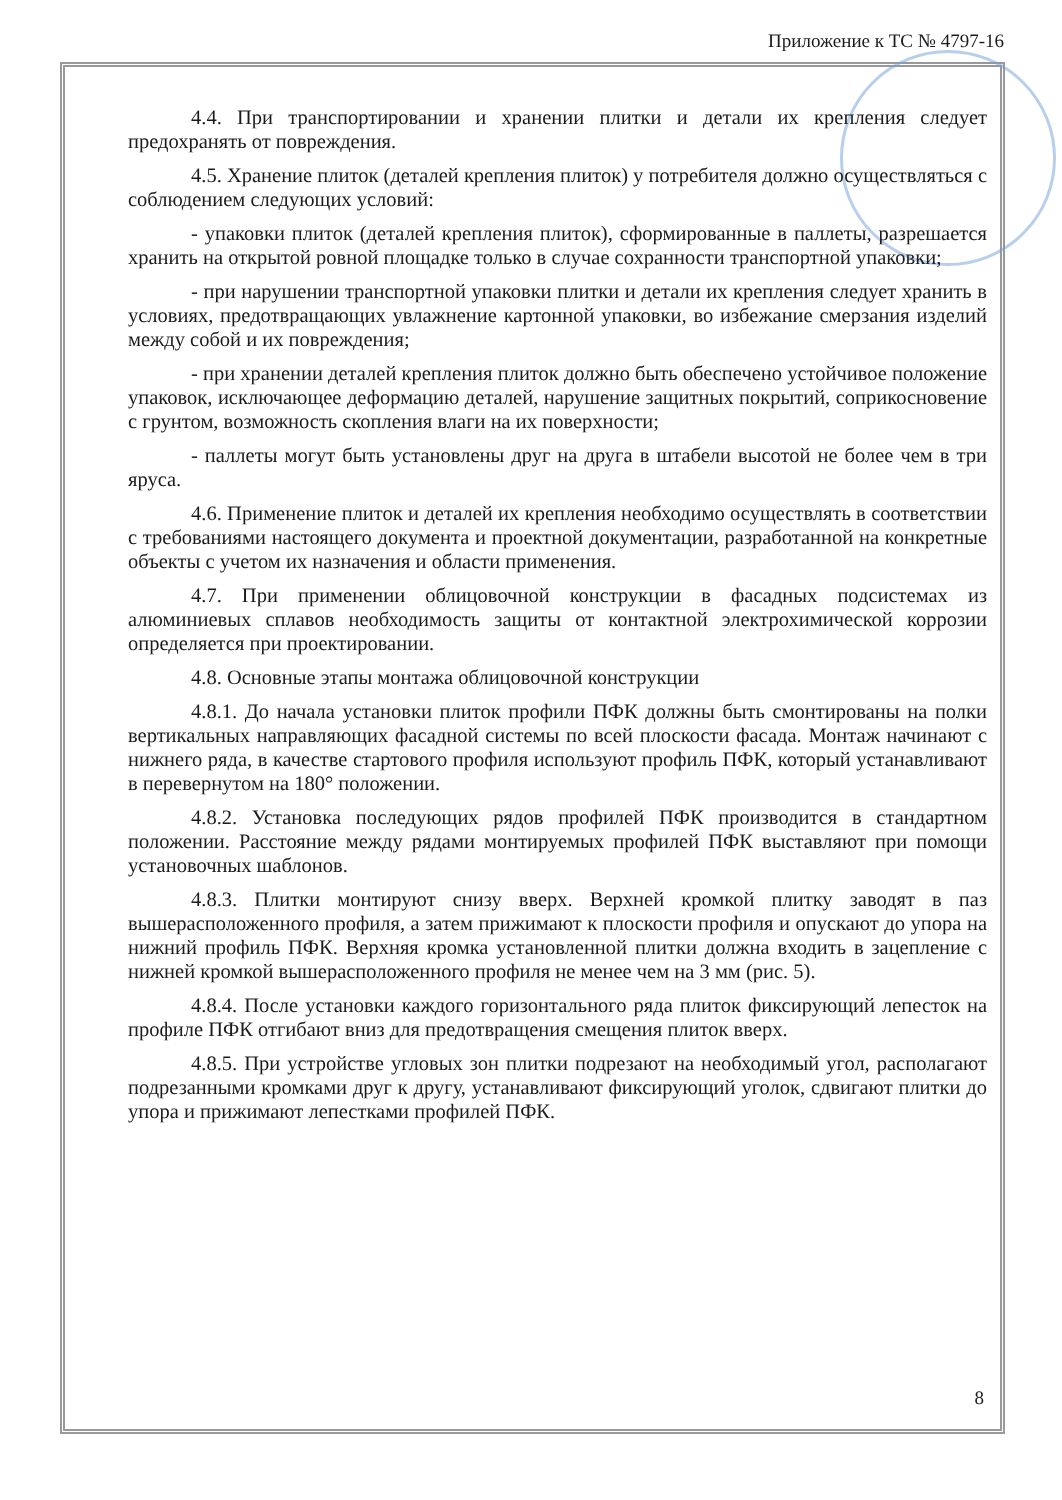Приложение к ТС № 4797-16
4.4. При транспортировании и хранении плитки и детали их крепления следует предохранять от повреждения.
4.5. Хранение плиток (деталей крепления плиток) у потребителя должно осуществляться с соблюдением следующих условий:
- упаковки плиток (деталей крепления плиток), сформированные в паллеты, разрешается хранить на открытой ровной площадке только в случае сохранности транспортной упаковки;
- при нарушении транспортной упаковки плитки и детали их крепления следует хранить в условиях, предотвращающих увлажнение картонной упаковки, во избежание смерзания изделий между собой и их повреждения;
- при хранении деталей крепления плиток должно быть обеспечено устойчивое положение упаковок, исключающее деформацию деталей, нарушение защитных покрытий, соприкосновение с грунтом, возможность скопления влаги на их поверхности;
- паллеты могут быть установлены друг на друга в штабели высотой не более чем в три яруса.
4.6. Применение плиток и деталей их крепления необходимо осуществлять в соответствии с требованиями настоящего документа и проектной документации, разработанной на конкретные объекты с учетом их назначения и области применения.
4.7. При применении облицовочной конструкции в фасадных подсистемах из алюминиевых сплавов необходимость защиты от контактной электрохимической коррозии определяется при проектировании.
4.8. Основные этапы монтажа облицовочной конструкции
4.8.1. До начала установки плиток профили ПФК должны быть смонтированы на полки вертикальных направляющих фасадной системы по всей плоскости фасада. Монтаж начинают с нижнего ряда, в качестве стартового профиля используют профиль ПФК, который устанавливают в перевернутом на 180° положении.
4.8.2. Установка последующих рядов профилей ПФК производится в стандартном положении. Расстояние между рядами монтируемых профилей ПФК выставляют при помощи установочных шаблонов.
4.8.3. Плитки монтируют снизу вверх. Верхней кромкой плитку заводят в паз вышерасположенного профиля, а затем прижимают к плоскости профиля и опускают до упора на нижний профиль ПФК. Верхняя кромка установленной плитки должна входить в зацепление с нижней кромкой вышерасположенного профиля не менее чем на 3 мм (рис. 5).
4.8.4. После установки каждого горизонтального ряда плиток фиксирующий лепесток на профиле ПФК отгибают вниз для предотвращения смещения плиток вверх.
4.8.5. При устройстве угловых зон плитки подрезают на необходимый угол, располагают подрезанными кромками друг к другу, устанавливают фиксирующий уголок, сдвигают плитки до упора и прижимают лепестками профилей ПФК.
8